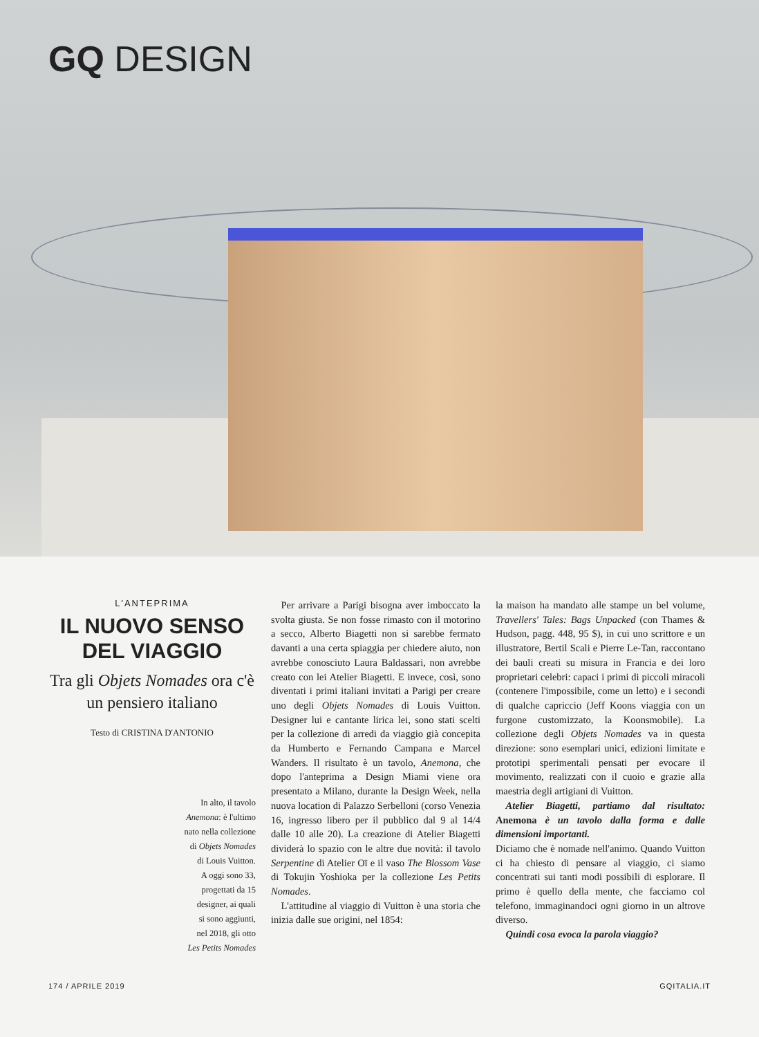GQ DESIGN
L'ANTEPRIMA
IL NUOVO SENSO DEL VIAGGIO
Tra gli Objets Nomades ora c'è un pensiero italiano
Testo di CRISTINA D'ANTONIO
In alto, il tavolo
Anemona: è l'ultimo
nato nella collezione
di Objets Nomades
di Louis Vuitton.
A oggi sono 33,
progettati da 15
designer, ai quali
si sono aggiunti,
nel 2018, gli otto
Les Petits Nomades
 Per arrivare a Parigi bisogna aver imboccato la svolta giusta. Se non fosse rimasto con il motorino a secco, Alberto Biagetti non si sarebbe fermato davanti a una certa spiaggia per chiedere aiuto, non avrebbe conosciuto Laura Baldassari, non avrebbe creato con lei Atelier Biagetti. E invece, così, sono diventati i primi italiani invitati a Parigi per creare uno degli Objets Nomades di Louis Vuitton. Designer lui e cantante lirica lei, sono stati scelti per la collezione di arredi da viaggio già concepita da Humberto e Fernando Campana e Marcel Wanders. Il risultato è un tavolo, Anemona, che dopo l'anteprima a Design Miami viene ora presentato a Milano, durante la Design Week, nella nuova location di Palazzo Serbelloni (corso Venezia 16, ingresso libero per il pubblico dal 9 al 14/4 dalle 10 alle 20). La creazione di Atelier Biagetti dividerà lo spazio con le altre due novità: il tavolo Serpentine di Atelier Oï e il vaso The Blossom Vase di Tokujin Yoshioka per la collezione Les Petits Nomades.
 L'attitudine al viaggio di Vuitton è una storia che inizia dalle sue origini, nel 1854:
la maison ha mandato alle stampe un bel volume, Travellers' Tales: Bags Unpacked (con Thames & Hudson, pagg. 448, 95 $), in cui uno scrittore e un illustratore, Bertil Scali e Pierre Le-Tan, raccontano dei bauli creati su misura in Francia e dei loro proprietari celebri: capaci i primi di piccoli miracoli (contenere l'impossibile, come un letto) e i secondi di qualche capriccio (Jeff Koons viaggia con un furgone customizzato, la Koonsmobile). La collezione degli Objets Nomades va in questa direzione: sono esemplari unici, edizioni limitate e prototipi sperimentali pensati per evocare il movimento, realizzati con il cuoio e grazie alla maestria degli artigiani di Vuitton.
 Atelier Biagetti, partiamo dal risultato: Anemona è un tavolo dalla forma e dalle dimensioni importanti.
Diciamo che è nomade nell'animo. Quando Vuitton ci ha chiesto di pensare al viaggio, ci siamo concentrati sui tanti modi possibili di esplorare. Il primo è quello della mente, che facciamo col telefono, immaginandoci ogni giorno in un altrove diverso.
 Quindi cosa evoca la parola viaggio?
174 / APRILE 2019 GQITALIA.IT